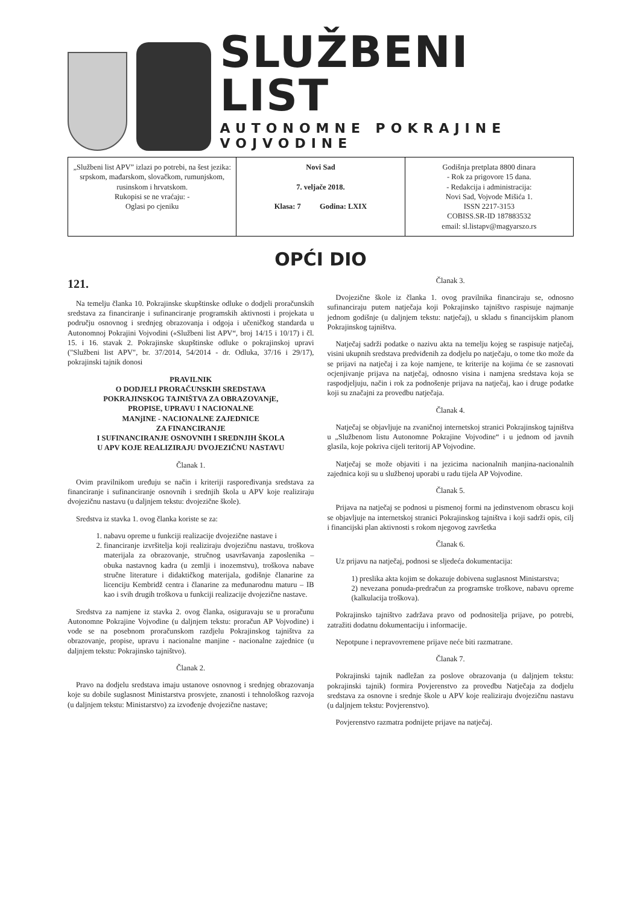SLUŽBENI LIST
AUTONOMNE POKRAJINE VOJVODINE
| „Službeni list APV” izlazi po potrebi, na šest jezika: srpskom, mađarskom, slovačkom, rumunjskom, rusinskom i hrvatskom. Rukopisi se ne vraćaju: - Oglasi po cjeniku | Novi Sad 7. veljače 2018. Klasa: 7 Godina: LXIX | Godišnja pretplata 8800 dinara - Rok za prigovore 15 dana. - Redakcija i administracija: Novi Sad, Vojvode Mišića 1. ISSN 2217-3153 COBISS.SR-ID 187883532 email: sl.listapv@magyarszo.rs |
OPĆI DIO
121.
Na temelju članka 10. Pokrajinske skupštinske odluke o dodjeli proračunskih sredstava za financiranje i sufinanciranje programskih aktivnosti i projekata u području osnovnog i srednjeg obrazovanja i odgoja i učeničkog standarda u Autonomnoj Pokrajini Vojvodini («Službeni list APV“, broj 14/15 i 10/17) i čl. 15. i 16. stavak 2. Pokrajinske skupštinske odluke o pokrajinskoj upravi ("Službeni list APV", br. 37/2014, 54/2014 - dr. Odluka, 37/16 i 29/17), pokrajinski tajnik donosi
PRAVILNIK
O DODJELI PRORAČUNSKIH SREDSTAVA
POKRAJINSKOG TAJNIŠTVA ZA OBRAZOVANjE,
PROPISE, UPRAVU I NACIONALNE
MANjINE - NACIONALNE ZAJEDNICE
ZA FINANCIRANJE
I SUFINANCIRANJE OSNOVNIH I SREDNJIH ŠKOLA
U APV KOJE REALIZIRAJU DVOJEZIČNU NASTAVU
Članak 1.
Ovim pravilnikom uređuju se način i kriteriji raspoređivanja sredstava za financiranje i sufinanciranje osnovnih i srednjih škola u APV koje realiziraju dvojezičnu nastavu (u daljnjem tekstu: dvojezične škole).
Sredstva iz stavka 1. ovog članka koriste se za:
1. nabavu opreme u funkciji realizacije dvojezične nastave i
2. financiranje izvršitelja koji realiziraju dvojezičnu nastavu, troškova materijala za obrazovanje, stručnog usavršavanja zaposlenika – obuka nastavnog kadra (u zemlji i inozemstvu), troškova nabave stručne literature i didaktičkog materijala, godišnje članarine za licenciju Kembridž centra i članarine za međunarodnu maturu – IB kao i svih drugih troškova u funkciji realizacije dvojezične nastave.
Sredstva za namjene iz stavka 2. ovog članka, osiguravaju se u proračunu Autonomne Pokrajine Vojvodine (u daljnjem tekstu: proračun AP Vojvodine) i vode se na posebnom proračunskom razdjelu Pokrajinskog tajništva za obrazovanje, propise, upravu i nacionalne manjine - nacionalne zajednice (u daljnjem tekstu: Pokrajinsko tajništvo).
Članak 2.
Pravo na dodjelu sredstava imaju ustanove osnovnog i srednjeg obrazovanja koje su dobile suglasnost Ministarstva prosvjete, znanosti i tehnološkog razvoja (u daljnjem tekstu: Ministarstvo) za izvođenje dvojezične nastave;
Članak 3.
Dvojezične škole iz članka 1. ovog pravilnika financiraju se, odnosno sufinanciraju putem natječaja koji Pokrajinsko tajništvo raspisuje najmanje jednom godišnje (u daljnjem tekstu: natječaj), u skladu s financijskim planom Pokrajinskog tajništva.
Natječaj sadrži podatke o nazivu akta na temelju kojeg se raspisuje natječaj, visini ukupnih sredstava predviđenih za dodjelu po natječaju, o tome tko može da se prijavi na natječaj i za koje namjene, te kriterije na kojima će se zasnovati ocjenjivanje prijava na natječaj, odnosno visina i namjena sredstava koja se raspodjeljuju, način i rok za podnošenje prijava na natječaj, kao i druge podatke koji su značajni za provedbu natječaja.
Članak 4.
Natječaj se objavljuje na zvaničnoj internetskoj stranici Pokrajinskog tajništva u „Službenom listu Autonomne Pokrajine Vojvodine“ i u jednom od javnih glasila, koje pokriva cijeli teritorij AP Vojvodine.
Natječaj se može objaviti i na jezicima nacionalnih manjina-nacionalnih zajednica koji su u službenoj uporabi u radu tijela AP Vojvodine.
Članak 5.
Prijava na natječaj se podnosi u pismenoj formi na jedinstvenom obrascu koji se objavljuje na internetskoj stranici Pokrajinskog tajništva i koji sadrži opis, cilj i financijski plan aktivnosti s rokom njegovog završetka
Članak 6.
Uz prijavu na natječaj, podnosi se sljedeća dokumentacija:
1) preslika akta kojim se dokazuje dobivena suglasnost Ministarstva;
2) nevezana ponuda-predračun za programske troškove, nabavu opreme (kalkulacija troškova).
Pokrajinsko tajništvo zadržava pravo od podnositelja prijave, po potrebi, zatražiti dodatnu dokumentaciju i informacije.
Nepotpune i nepravovremene prijave neće biti razmatrane.
Članak 7.
Pokrajinski tajnik nadležan za poslove obrazovanja (u daljnjem tekstu: pokrajinski tajnik) formira Povjerenstvo za provedbu Natječaja za dodjelu sredstava za osnovne i srednje škole u APV koje realiziraju dvojezičnu nastavu (u daljnjem tekstu: Povjerenstvo).
Povjerenstvo razmatra podnijete prijave na natječaj.